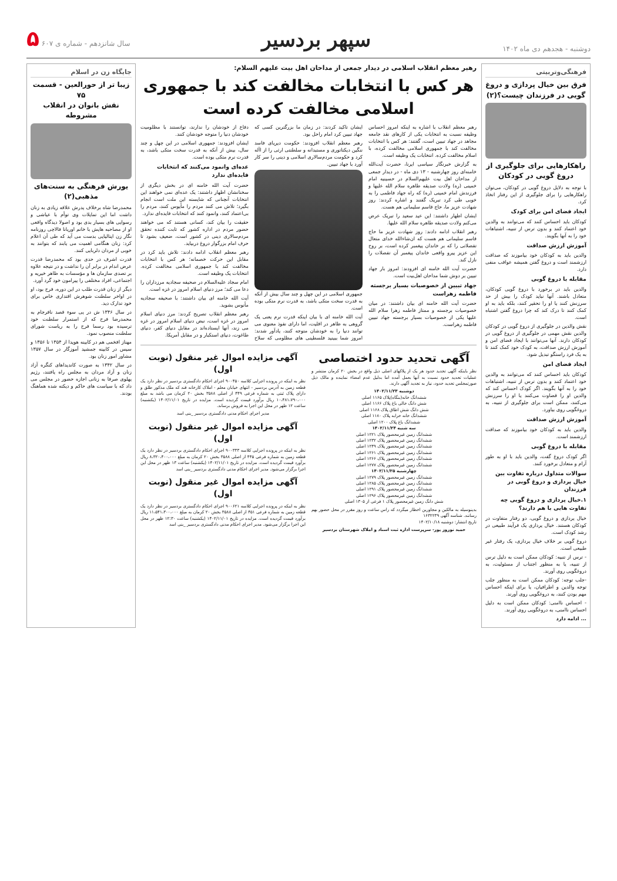دوشنبه - هجدهم دی ماه ۱۴۰۲ سپهر بردسیر سال شانزدهم - شماره ی ۶۰۷ ۵
فرهنگی‌وتربیتی
فرق بین خیال پردازی و دروغ گویی در فرزندان چیست؟(۲)
راهکارهایی برای جلوگیری از دروغ گویی در کودکان
با توجه به دلایل دروغ گویی در کودکان، می‌توان راهکارهایی را برای جلوگیری از این رفتار اتخاذ کرد.
ایجاد فضای امن برای کودک
کودکان باید احساس کنند که می‌توانند به والدین خود اعتماد کنند و بدون ترس از تنبیه، اشتباهات خود را به آنها بگویند.
آموزش ارزش صداقت
والدین باید به کودکان خود بیاموزند که صداقت ارزشمند است و دروغ گفتن همیشه عواقب منفی دارد.
مقابله با دروغ گویی
والدین باید در برخورد با دروغ گویی کودکان، متعادل باشند. آنها نباید کودک را بیش از حد سرزنش کنند یا او را تحقیر کنند، بلکه باید به او کمک کنند تا درک کند که چرا دروغ گفتن اشتباه است.
نقش والدین در جلوگیری از دروغ گویی در کودکان والدین نقش مهمی در جلوگیری از دروغ گویی در کودکان دارند. آنها می‌توانند با ایجاد فضای امن و آموزش ارزش صداقت، به کودک خود کمک کنند تا به یک فرد راستگو تبدیل شود.
ایجاد فضای امن
کودکان باید احساس کنند که می‌توانند به والدین خود اعتماد کنند و بدون ترس از تنبیه، اشتباهات خود را به آنها بگویند. اگر کودک احساس کند که والدین او را قضاوت می‌کنند یا او را سرزنش می‌کنند، ممکن است برای جلوگیری از تنبیه، به دروغگویی روی بیاورد.
آموزش ارزش صداقت
والدین باید به کودکان خود بیاموزند که صداقت ارزشمند است.
مقابله با دروغ گویی
اگر کودک دروغ گفت، والدین باید با او به طور آرام و متعادل برخورد کنند.
سوالات متداول درباره تفاوت بین خیال پردازی و دروغ گویی در فرزندان
۱.خیال پردازی و دروغ گویی چه تفاوت هایی با هم دارند؟
خیال پردازی و دروغ گویی، دو رفتار متفاوت در کودکان هستند. خیال پردازی یک فرآیند طبیعی در رشد کودک است.
دروغ گویی بر خلاف خیال پردازی، یک رفتار غیر طبیعی است.
- ترس از تنبیه: کودکان ممکن است به دلیل ترس از تنبیه، یا به منظور اجتناب از مسئولیت، به دروغگویی روی آورند.
-جلب توجه: کودکان ممکن است به منظور جلب توجه والدین و اطرافیان، یا برای اینکه احساس مهم بودن کنند، به دروغگویی روی آورند.
- احساس ناامنی: کودکان ممکن است به دلیل احساس ناامنی، به دروغگویی روی آورند.
... ادامه دارد
رهبر معظم انقلاب اسلامی در دیدار جمعی از مداحان اهل بیت علیهم السلام:
هر کس با انتخابات مخالفت کند با جمهوری اسلامی مخالفت کرده است
رهبر معظم انقلاب با اشاره به اینکه امروز احساس وظیفه نسبت به انتخابات یکی از کارهای نقد جامعه مجاهد در جهاد تبیین است، گفتند: هر کس با انتخابات مخالفت کند با جمهوری اسلامی مخالفت کرده، با اسلام مخالفت کرده. انتخابات یک وظیفه است.
به گزارش خبرنگار سیاسی ایرنا، حضرت آیت‌الله خامنه‌ای روز چهارشنبه - ۱۳ دی ماه - در دیدار جمعی از مداحان اهل بیت علیهم‌السلام در حسینیه امام خمینی (ره) ولادت صدیقه طاهره سلام الله علیها و فرزندش امام خمینی (ره) که راه جهاد فاطمی را به خوبی طی کرد تبریک گفتند و اشاره کردند: روز شهادت عزیز ما، حاج قاسم سلیمانی هم هست.
ایشان اظهار داشتند: این عید سعید را تبریک عرض می‌کنم ولادت صدیقه طاهره سلام الله علیها.
رهبر انقلاب ادامه دادند: روز شهادت عزیز ما حاج قاسم سلیمانی هم هست که ان‌شاءالله خدای متعال تفضلاتی را که بر خاندان پیغمبر کرده است، بر روح این عزیز پیرو واقعی خاندان پیغمبر آن تفضلات را نازل کند.
حضرت آیت الله خامنه ای افزودند: امروز بار جهاد تبیین بر دوش شما مداحان اهل‌بیت است.
جهاد تبیین از خصوصیات بسیار برجسته فاطمه زهراست
حضرت آیت الله خامنه ای بیان داشتند: در میان خصوصیات برجسته و ممتاز فاطمه زهرا سلام الله علیها یکی از خصوصیات بسیار برجسته جهاد تبیین فاطمه زهراست.
ایشان تاکید کردند: در زمان ما بزرگترین کسی که جهاد تبیین کرد امام راحل بود.
رهبر معظم انقلاب افزودند: حکومت دیرپای فاسد ننگین دیکتاتوری و مستبدانه و سلطنتی ارثی را از اآله کرد و حکومت مردم‌سالاری اسلامی و دینی را سر کار آورد با جهاد تبیین.
جمهوری اسلامی در این چهل و چند سال بیش از آنکه به قدرت سخت متکی باشد، به قدرت نرم متکی بوده است.
آیت الله خامنه ای با بیان اینکه قدرت نرم یعنی یک گروهی به ظاهر در اقلیت، اما دارای نفوذ معنوی می توانند دنیا را به خودشان متوجه کنند، یادآور شدند: امروز شما ببینید فلسطینی های مظلومی که سلاح دفاع از خودشان را ندارند، توانستند با مظلومیت خودشان دنیا را متوجه خودشان کنند.
ایشان افزودند: جمهوری اسلامی در این چهل و چند سال، بیش از آنکه به قدرت سخت متکی باشد، به قدرت نرم متکی بوده است.
عده‌ای وانمود می‌کنند که انتخابات فایده‌ای ندارد
حضرت آیت الله خامنه ای در بخش دیگری از سخنانشان اظهار داشتند: یک عده‌ای نمی خواهند این انتخابات آنچنانی که شایسته این ملت است انجام بگیرد؛ تلاش می کنند مردم را مأیوس کنند، مردم را بی‌اعتماد کنند، وانمود کنند که انتخابات فایده‌ای ندارد.
حقیقت را بیان کند، کسانی هستند که می خواهند حضور مردم در اداره کشور که ثابت کننده تحقق مردم‌سالاری دینی در کشور است، ضعیف بشود تا حرف امام بزرگوار دروغ دربیاید.
رهبر معظم انقلاب ادامه دادند: تلاش باید کرد در مقابل این حرکت خصمانه؛ هر کس با انتخابات مخالفت کند با جمهوری اسلامی مخالفت کرده. انتخابات یک وظیفه است.
امام سجاد علیه‌السلام در صحیفه سجادیه مرزداران را دعا می کند؛ مرز دنیای اسلام امروز در غزه است.
آیت الله خامنه ای بیان داشتند: با صحیفه سجادیه مأنوس بشوید.
رهبر معظم انقلاب تصریح کردند: مرز دنیای اسلام امروز در غزه است، نبض دنیای اسلام امروز در غزه می زند، آنها ایستاده‌اند در مقابل دنیای کفر، دنیای طاغوت، دنیای استکبار و در مقابل آمریکا.
آگهی تحدید حدود اختصاصی
نظر باینکه آگهی تحدید حدود هر یک از پلاکهای اصلی ذیل واقع در بخش ۲۰ کرمان منتشر و عملیات تحدید حدود نسبت به آنها بعمل آمده اما بدلیل عدم امضاء نماینده و مالک ذیل صورتمجلس تحدید حدود، نیاز به تجدید آگهی دارند.
دوشنبه ۱۴۰۲/۱۱/۲۳
ششدانگ خانه(بنگاه)پلاک ۱۱۶۵ اصلی
شش دانگ خالی باغ پلاک ۱۱۶۶ اصلی
شش دانگ شش اطاق پلاک ۱۱۶۸ اصلی
ششدانگ خانه خرابه پلاک ۱۱۸۰ اصلی
ششدانگ باغ پلاک ۱۲۰۰ اصلی
سه شنبه ۱۴۰۲/۱۱/۲۴
ششدانگ زمین غیرمحصور پلاک ۱۲۲۱ اصلی
ششدانگ زمین غیرمحصور پلاک ۱۲۳۲ اصلی
ششدانگ زمین غیرمحصور پلاک ۱۲۴۹ اصلی
ششدانگ زمین غیرمحصور پلاک ۱۲۶۱ اصلی
ششدانگ زمین غیرمحصور پلاک ۱۲۶۶ اصلی
ششدانگ زمین غیرمحصور پلاک ۱۲۷۷ اصلی
چهارشنبه ۱۴۰۲/۱۱/۲۵
ششدانگ زمین غیرمحصور پلاک ۱۲۷۹ اصلی
ششدانگ زمین غیرمحصور پلاک ۱۲۸۵ اصلی
ششدانگ زمین غیرمحصور پلاک ۱۲۹۱ اصلی
ششدانگ زمین غیرمحصور پلاک ۱۲۹۶ اصلی
شش دانگ زمین غیرمحصور پلاک ۱ فرعی از ۱۳۰۵ اصلی
بدینوسیله به مالکین و مجاورین اخطار میگردد که راس ساعت و روز مقرر در محل حضور بهم رسانند. شناسه آگهی ۱۶۳۲۲۳۹
تاریخ انتشار: دوشنبه ۱۴۰۲/۱۰/۱۸
حمید نوروز پور- سرپرست اداره ثبت اسناد و املاک شهرستان بردسیر
آگهی مزایده اموال غیر منقول (نوبت اول)
نظر به اینکه در پرونده اجرایی کلاسه ۹۰۰۴۵۰ اجرای احکام دادگستری بردسیر در نظر دارد یک قطعه زمین به آدرس بردسیر - انتهای خیابان معلم - املاک کارخانه قند که ملک مذکور طلق و دارای پلاک ثبتی به شماره فرعی ۴۴۹ از اصلی ۳۵۸۸ بخش ۲۰ کرمان می باشد به مبلغ ۱۰،۴۸۱،۷۹۰،۰۰۰ ریال برآورد قیمت گردیده است. مزایده در تاریخ ۱۴۰۲/۱۱/۰۱ (یکشنبه) ساعت ۱۲ ظهر در محل این اجرا به فروش برساند.
مدیر اجرای احکام مدنی دادگستری بردسیر _بنی اسد
آگهی مزایده اموال غیر منقول (نوبت اول)
نظر به اینکه در پرونده اجرایی کلاسه ۹۰۰۳۳۳ اجرای احکام دادگستری بردسیر در نظر دارد یک قطعه زمین به شماره فرعی ۴۴۵ از اصلی ۳۵۸۸ بخش ۲۰ کرمان به مبلغ ۸،۳۲۰،۴۰۰،۰۰۰ ریال برآورد قیمت گردیده است. مزایده در تاریخ ۱۴۰۲/۱۱/۰۱ (یکشنبه) ساعت ۱۳ ظهر در محل این اجرا برگزار می‌شود. مدیر اجرای احکام مدنی دادگستری بردسیر _بنی اسد
آگهی مزایده اموال غیر منقول (نوبت اول)
نظر به اینکه در پرونده اجرایی کلاسه ۹۰۰۶۲۱ اجرای احکام دادگستری بردسیر در نظر دارد یک قطعه زمین به شماره فرعی ۴۵۱ از اصلی ۳۵۸۸ بخش ۲۰ کرمان به مبلغ ۱۱،۵۴۱،۳۰۰،۰۰۰ ریال برآورد قیمت گردیده است. مزایده در تاریخ ۱۴۰۲/۱۱/۰۱ (یکشنبه) ساعت ۱۲:۳۰ ظهر در محل این اجرا برگزار می‌شود. مدیر اجرای احکام مدنی دادگستری بردسیر _بنی اسد
جایگاه زن در اسلام
زیبا تر از حورالعین - قسمت ۷۵
نقش بانوان در انقلاب مشروطه
یورش فرهنگی به سنت‌های مذهبی(۲)
محمدرضا شاه برخلاف پدرش علاقه زیادی به زنان داشت اما این تمایلات وی توأم با عیاشی و رسوایی های بسیار بدی بود و اصولا دیدگاه واقعی او از مصاحبه هایش با خانم اوریانا فالاچی روزنامه نگار زن ایتالیایی بدست می آید که طی آن اعلام کرد: زنان هنگامی اهمیت می یابند که بتوانند به خوبی از مردان دلربایی کنند.
قدرت اشرف در حدی بود که محمدرضا قدرت عرض اندام در برابر آن را نداشت و در نتیجه علاوه بر تصدی سازمان ها و مؤسسات به ظاهر خیریه و اجتماعی، افراد مختلفی را پیرامون خود گرد آورد.
دیگر از زنان قدرت طلب در این دوره، فرح بود، او در اواخر سلطنت شوهرش اقتداری خاص برای خود تدارک دید.
در سال ۱۳۴۶ ش در پی سوء قصد نافرجام به محمدرضا فرح که از استمرار سلطنت خود ترسیده بود رسما فرح را به ریاست شورای سلطنت منصوب نمود.
مهناز افخمی هم در کابینه هویدا از ۱۳۵۴ تا ۱۳۵۶ و سپس در کابینه جمشید آموزگار در سال ۱۳۵۷ مشاور امور زنان بود.
در سال ۱۳۴۲ به صورت کاندیداهای کنگره آزاد زنان و آزاد مردان به مجلس راه یافتند، رژیم پهلوی صرفا به زنانی اجازه حضور در مجلس می داد که با سیاست های حاکم و دیکته شده هماهنگ بودند.